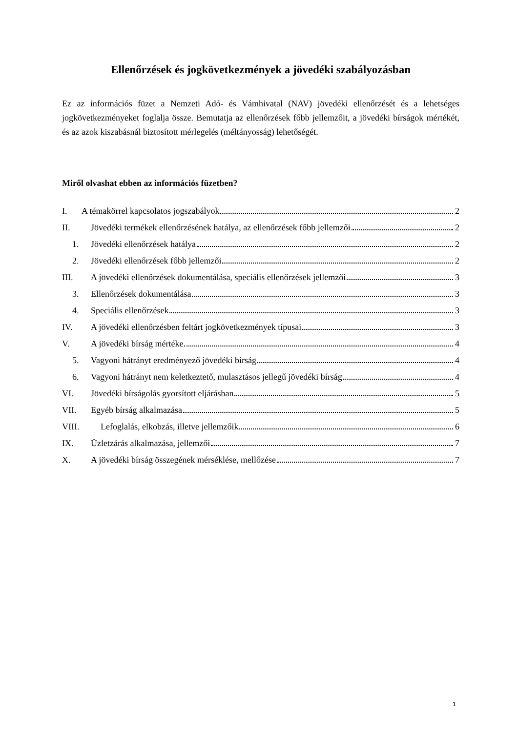Ellenőrzések és jogkövetkezmények a jövedéki szabályozásban
Ez az információs füzet a Nemzeti Adó- és Vámhivatal (NAV) jövedéki ellenőrzését és a lehetséges jogkövetkezményeket foglalja össze. Bemutatja az ellenőrzések főbb jellemzőit, a jövedéki bírságok mértékét, és az azok kiszabásnál biztosított mérlegelés (méltányosság) lehetőségét.
Miről olvashat ebben az információs füzetben?
I. A témakörrel kapcsolatos jogszabályok 2
II. Jövedéki termékek ellenőrzésének hatálya, az ellenőrzések főbb jellemzői 2
1. Jövedéki ellenőrzések hatálya 2
2. Jövedéki ellenőrzések főbb jellemzői 2
III. A jövedéki ellenőrzések dokumentálása, speciális ellenőrzések jellemzői 3
3. Ellenőrzések dokumentálása 3
4. Speciális ellenőrzések 3
IV. A jövedéki ellenőrzésben feltárt jogkövetkezmények típusai 3
V. A jövedéki bírság mértéke 4
5. Vagyoni hátrányt eredményező jövedéki bírság 4
6. Vagyoni hátrányt nem keletkeztető, mulasztásos jellegű jövedéki bírság 4
VI. Jövedéki bírságolás gyorsított eljárásban 5
VII. Egyéb bírság alkalmazása 5
VIII. Lefoglalás, elkobzás, illetve jellemzőik 6
IX. Üzletzárás alkalmazása, jellemzői 7
X. A jövedéki bírság összegének mérséklése, mellőzése 7
1